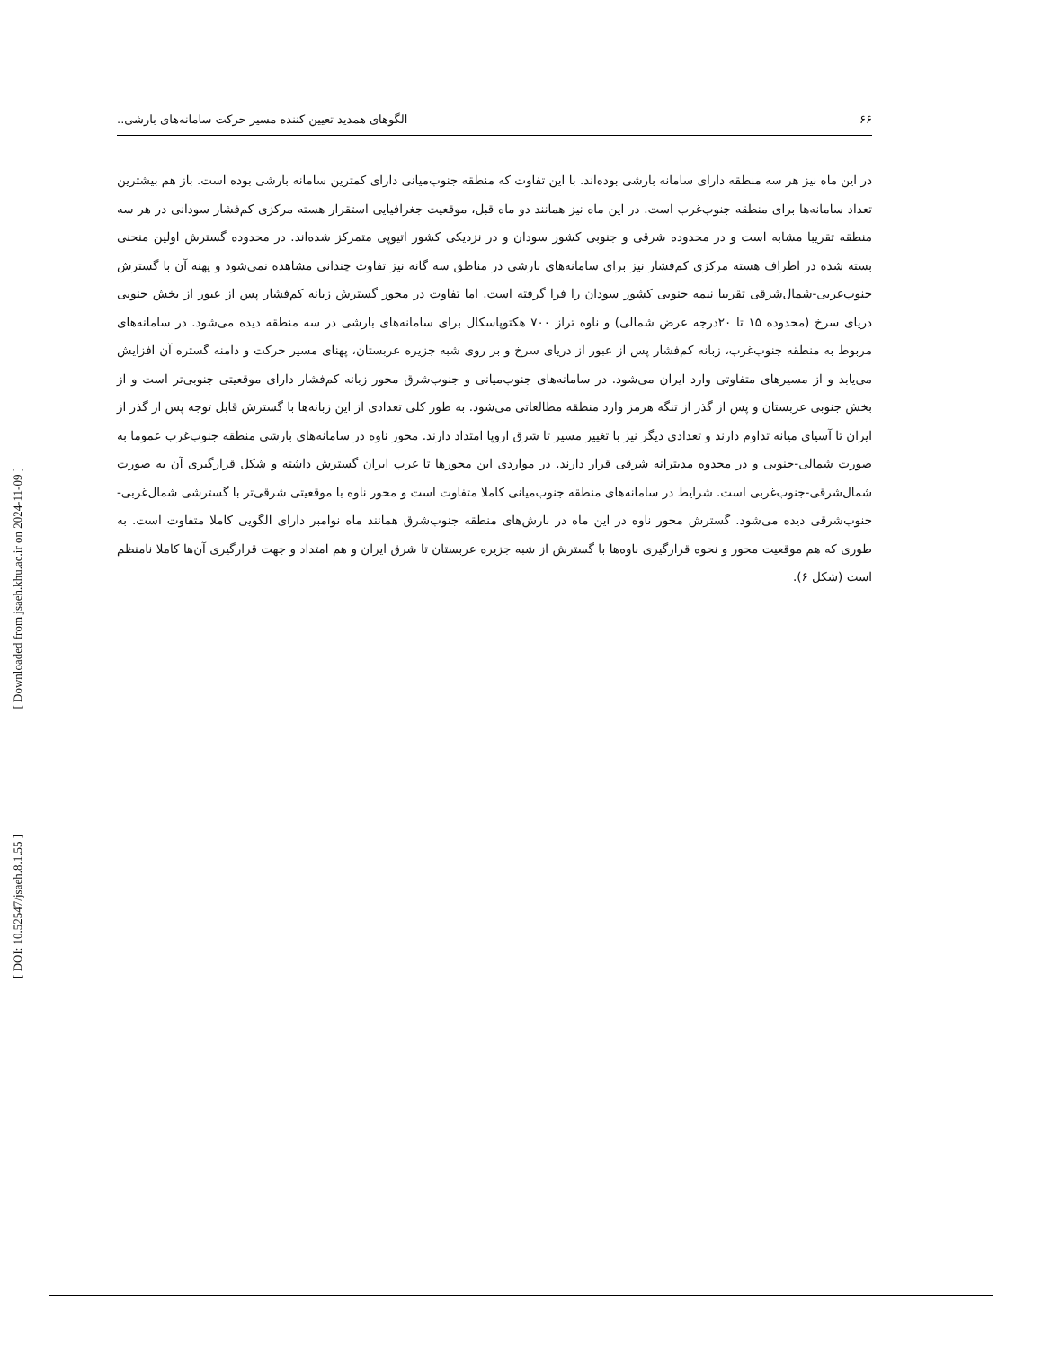۶۶ الگوهای همدید تعیین کننده مسیر حرکت سامانه‌های بارشی..
در این ماه نیز هر سه منطقه دارای سامانه بارشی بوده‌اند. با این تفاوت که منطقه جنوب‌میانی دارای کمترین سامانه بارشی بوده است. باز هم بیشترین تعداد سامانه‌ها برای منطقه جنوب‌غرب است. در این ماه نیز همانند دو ماه قبل، موقعیت جغرافیایی استقرار هسته مرکزی کم‌فشار سودانی در هر سه منطقه تقریبا مشابه است و در محدوده شرقی و جنوبی کشور سودان و در نزدیکی کشور اتیوپی متمرکز شده‌اند. در محدوده گسترش اولین منحنی بسته شده در اطراف هسته مرکزی کم‌فشار نیز برای سامانه‌های بارشی در مناطق سه گانه نیز تفاوت چندانی مشاهده نمی‌شود و پهنه آن با گسترش جنوب‌غربی-شمال‌شرقی تقریبا نیمه جنوبی کشور سودان را فرا گرفته است. اما تفاوت در محور گسترش زبانه کم‌فشار پس از عبور از بخش جنوبی دریای سرخ (محدوده ۱۵ تا ۲۰درجه عرض شمالی) و ناوه تراز ۷۰۰ هکتوپاسکال برای سامانه‌های بارشی در سه منطقه دیده می‌شود. در سامانه‌های مربوط به منطقه جنوب‌غرب، زبانه کم‌فشار پس از عبور از دریای سرخ و بر روی شبه جزیره عربستان، پهنای مسیر حرکت و دامنه گستره آن افزایش می‌یابد و از مسیرهای متفاوتی وارد ایران می‌شود. در سامانه‌های جنوب‌میانی و جنوب‌شرق محور زبانه کم‌فشار دارای موقعیتی جنوبی‌تر است و از بخش جنوبی عربستان و پس از گذر از تنگه هرمز وارد منطقه مطالعاتی می‌شود. به طور کلی تعدادی از این زبانه‌ها با گسترش قابل توجه پس از گذر از ایران تا آسیای میانه تداوم دارند و تعدادی دیگر نیز با تغییر مسیر تا شرق اروپا امتداد دارند. محور ناوه در سامانه‌های بارشی منطقه جنوب‌غرب عموما به صورت شمالی-جنوبی و در محدوه مدیترانه شرقی قرار دارند. در مواردی این محورها تا غرب ایران گسترش داشته و شکل قرارگیری آن به صورت شمال‌شرقی-جنوب‌غربی است. شرایط در سامانه‌های منطقه جنوب‌میانی کاملا متفاوت است و محور ناوه با موقعیتی شرقی‌تر با گسترشی شمال‌غربی-جنوب‌شرقی دیده می‌شود. گسترش محور ناوه در این ماه در بارش‌های منطقه جنوب‌شرق همانند ماه نوامبر دارای الگویی کاملا متفاوت است. به طوری که هم موقعیت محور و نحوه قرارگیری ناوه‌ها با گسترش از شبه جزیره عربستان تا شرق ایران و هم امتداد و جهت قرارگیری آن‌ها کاملا نامنظم است (شکل ۶).
[ Downloaded from jsaeh.khu.ac.ir on 2024-11-09 ]
[ DOI: 10.52547/jsaeh.8.1.55 ]